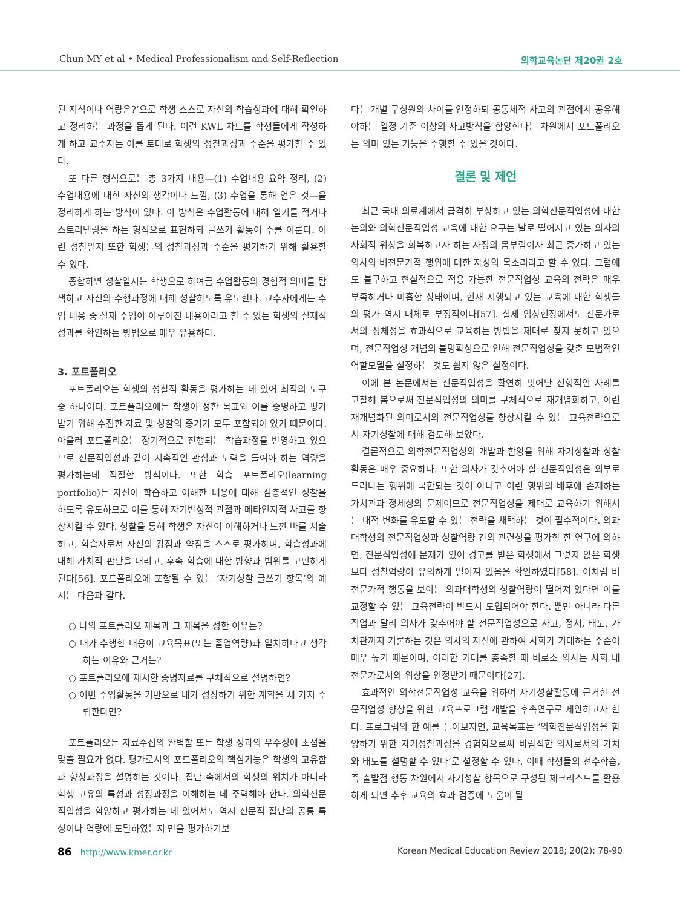Chun MY et al • Medical Professionalism and Self-Reflection
의학교육논단 제20권 2호
된 지식이나 역량은?’으로 학생 스스로 자신의 학습성과에 대해 확인하고 정리하는 과정을 돕게 된다. 이런 KWL 차트를 학생들에게 작성하게 하고 교수자는 이를 토대로 학생의 성찰과정과 수준을 평가할 수 있다.
또 다른 형식으로는 총 3가지 내용—(1) 수업내용 요약 정리, (2) 수업내용에 대한 자신의 생각이나 느낌, (3) 수업을 통해 얻은 것—을 정리하게 하는 방식이 있다. 이 방식은 수업활동에 대해 일기를 적거나 스토리텔링을 하는 형식으로 표현하되 글쓰기 활동이 주를 이룬다. 이런 성찰일지 또한 학생들의 성찰과정과 수준을 평가하기 위해 활용할 수 있다.
종합하면 성찰일지는 학생으로 하여금 수업활동의 경험적 의미를 탐색하고 자신의 수행과정에 대해 성찰하도록 유도한다. 교수자에게는 수업 내용 중 실제 수업이 이루어진 내용이라고 할 수 있는 학생의 실제적 성과를 확인하는 방법으로 매우 유용하다.
3. 포트폴리오
포트폴리오는 학생의 성찰적 활동을 평가하는 데 있어 최적의 도구 중 하나이다. 포트폴리오에는 학생이 정한 목표와 이를 증명하고 평가받기 위해 수집한 자료 및 성찰의 증거가 모두 포함되어 있기 때문이다. 아울러 포트폴리오는 장기적으로 진행되는 학습과정을 반영하고 있으므로 전문직업성과 같이 지속적인 관심과 노력을 들여야 하는 역량을 평가하는데 적절한 방식이다. 또한 학습 포트폴리오(learning portfolio)는 자신이 학습하고 이해한 내용에 대해 심층적인 성찰을 하도록 유도하므로 이를 통해 자기반성적 관점과 메타인지적 사고를 향상시킬 수 있다. 성찰을 통해 학생은 자신이 이해하거나 느낀 바를 서술하고, 학습자로서 자신의 강점과 약점을 스스로 평가하며, 학습성과에 대해 가치적 판단을 내리고, 후속 학습에 대한 방향과 범위를 고민하게 된다[56]. 포트폴리오에 포함될 수 있는 ‘자기성찰 글쓰기 항목’의 예시는 다음과 같다.
○ 나의 포트폴리오 제목과 그 제목을 정한 이유는?
○ 내가 수행한 내용이 교육목표(또는 졸업역량)과 일치하다고 생각하는 이유와 근거는?
○ 포트폴리오에 제시한 증명자료를 구체적으로 설명하면?
○ 이번 수업활동을 기반으로 내가 성장하기 위한 계획을 세 가지 수립한다면?
포트폴리오는 자료수집의 완벽함 또는 학생 성과의 우수성에 초점을 맞출 필요가 없다. 평가로서의 포트폴리오의 핵심기능은 학생의 고유함과 향상과정을 설명하는 것이다. 집단 속에서의 학생의 위치가 아니라 학생 고유의 특성과 성장과정을 이해하는 데 주력해야 한다. 의학전문직업성을 함양하고 평가하는 데 있어서도 역시 전문직 집단의 공통 특성이나 역량에 도달하였는지 만을 평가하기보
다는 개별 구성원의 차이를 인정하되 공동체적 사고의 관점에서 공유해야하는 일정 기준 이상의 사고방식을 함양한다는 차원에서 포트폴리오는 의미 있는 기능을 수행할 수 있을 것이다.
결론 및 제언
최근 국내 의료계에서 급격히 부상하고 있는 의학전문직업성에 대한 논의와 의학전문직업성 교육에 대한 요구는 날로 떨어지고 있는 의사의 사회적 위상을 회복하고자 하는 자정의 몸부림이자 최근 증가하고 있는 의사의 비전문가적 행위에 대한 자성의 목소리라고 할 수 있다. 그럼에도 불구하고 현실적으로 적용 가능한 전문직업성 교육의 전략은 매우 부족하거나 미흡한 상태이며, 현재 시행되고 있는 교육에 대한 학생들의 평가 역시 대체로 부정적이다[57]. 실제 임상현장에서도 전문가로서의 정체성을 효과적으로 교육하는 방법을 제대로 찾지 못하고 있으며, 전문직업성 개념의 불명확성으로 인해 전문직업성을 갖춘 모범적인 역할모델을 설정하는 것도 쉽지 않은 실정이다.
이에 본 논문에서는 전문직업성을 확연히 벗어난 전형적인 사례를 고찰해 봄으로써 전문직업성의 의미를 구체적으로 재개념화하고, 이런 재개념화된 의미로서의 전문직업성를 향상시킬 수 있는 교육전략으로서 자기성찰에 대해 검토해 보았다.
결론적으로 의학전문직업성의 개발과 함양을 위해 자기성찰과 성찰활동은 매우 중요하다. 또한 의사가 갖추어야 할 전문직업성은 외부로 드러나는 행위에 국한되는 것이 아니고 이런 행위의 배후에 존재하는 가치관과 정체성의 문제이므로 전문직업성을 제대로 교육하기 위해서는 내적 변화를 유도할 수 있는 전략을 채택하는 것이 필수적이다. 의과대학생의 전문직업성과 성찰역량 간의 관련성을 평가한 한 연구에 의하면, 전문직업성에 문제가 있어 경고를 받은 학생에서 그렇지 않은 학생보다 성찰역량이 유의하게 떨어져 있음을 확인하였다[58]. 이처럼 비전문가적 행동을 보이는 의과대학생의 성찰역량이 떨어져 있다면 이를 교정할 수 있는 교육전략이 반드시 도입되어야 한다. 뿐만 아니라 다른 직업과 달리 의사가 갖추어야 할 전문직업성으로 사고, 정서, 태도, 가치관까지 거론하는 것은 의사의 자질에 관하여 사회가 기대하는 수준이 매우 높기 때문이며, 이러한 기대를 충족할 때 비로소 의사는 사회 내 전문가로서의 위상을 인정받기 때문이다[27].
효과적인 의학전문직업성 교육을 위하여 자기성찰활동에 근거한 전문직업성 향상을 위한 교육프로그램 개발을 후속연구로 제안하고자 한다. 프로그램의 한 예를 들어보자면, 교육목표는 ‘의학전문직업성을 함양하기 위한 자기성찰과정을 경험함으로써 바람직한 의사로서의 가치와 태도를 설명할 수 있다’로 설정할 수 있다. 이때 학생들의 선수학습, 즉 출발점 행동 차원에서 자기성찰 항목으로 구성된 체크리스트를 활용하게 되면 추후 교육의 효과 검증에 도움이 될
86 http://www.kmer.or.kr Korean Medical Education Review 2018; 20(2): 78-90